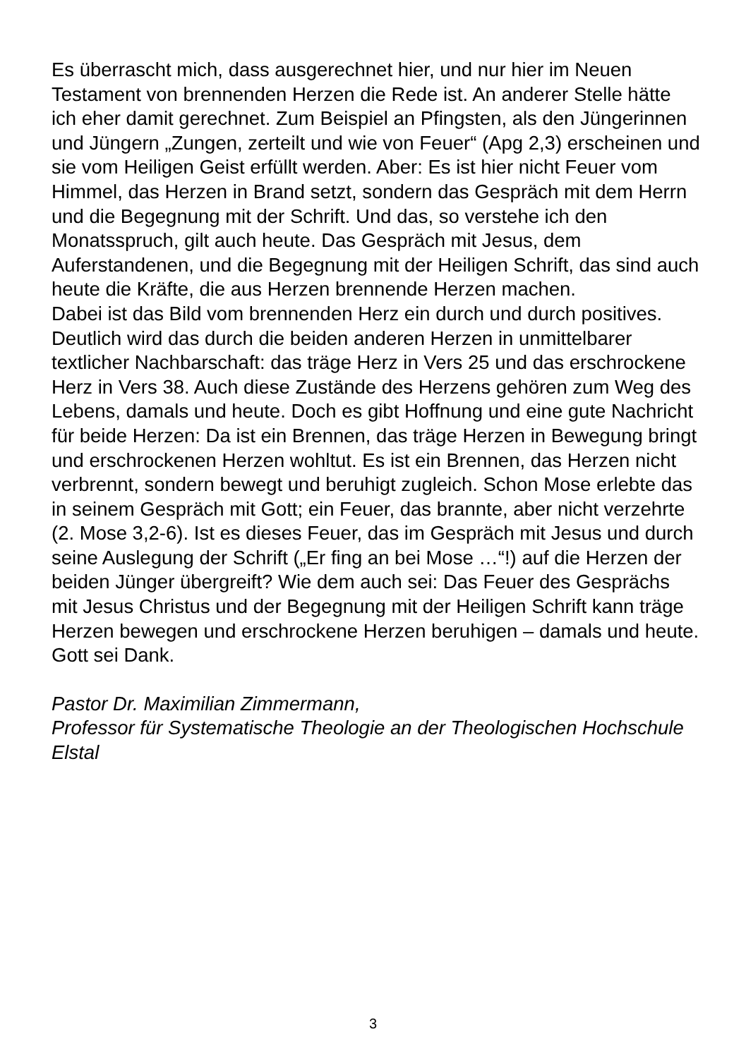Es überrascht mich, dass ausgerechnet hier, und nur hier im Neuen Testament von brennenden Herzen die Rede ist. An anderer Stelle hätte ich eher damit gerechnet. Zum Beispiel an Pfingsten, als den Jüngerinnen und Jüngern „Zungen, zerteilt und wie von Feuer“ (Apg 2,3) erscheinen und sie vom Heiligen Geist erfüllt werden. Aber: Es ist hier nicht Feuer vom Himmel, das Herzen in Brand setzt, sondern das Gespräch mit dem Herrn und die Begegnung mit der Schrift. Und das, so verstehe ich den Monatsspruch, gilt auch heute. Das Gespräch mit Jesus, dem Auferstandenen, und die Begegnung mit der Heiligen Schrift, das sind auch heute die Kräfte, die aus Herzen brennende Herzen machen.
Dabei ist das Bild vom brennenden Herz ein durch und durch positives. Deutlich wird das durch die beiden anderen Herzen in unmittelbarer textlicher Nachbarschaft: das träge Herz in Vers 25 und das erschrockene Herz in Vers 38. Auch diese Zustände des Herzens gehören zum Weg des Lebens, damals und heute. Doch es gibt Hoffnung und eine gute Nachricht für beide Herzen: Da ist ein Brennen, das träge Herzen in Bewegung bringt und erschrockenen Herzen wohltut. Es ist ein Brennen, das Herzen nicht verbrennt, sondern bewegt und beruhigt zugleich. Schon Mose erlebte das in seinem Gespräch mit Gott; ein Feuer, das brannte, aber nicht verzehrte (2. Mose 3,2-6). Ist es dieses Feuer, das im Gespräch mit Jesus und durch seine Auslegung der Schrift („Er fing an bei Mose …“!) auf die Herzen der beiden Jünger übergreift? Wie dem auch sei: Das Feuer des Gesprächs mit Jesus Christus und der Begegnung mit der Heiligen Schrift kann träge Herzen bewegen und erschrockene Herzen beruhigen – damals und heute. Gott sei Dank.
Pastor Dr. Maximilian Zimmermann,
Professor für Systematische Theologie an der Theologischen Hochschule Elstal
3